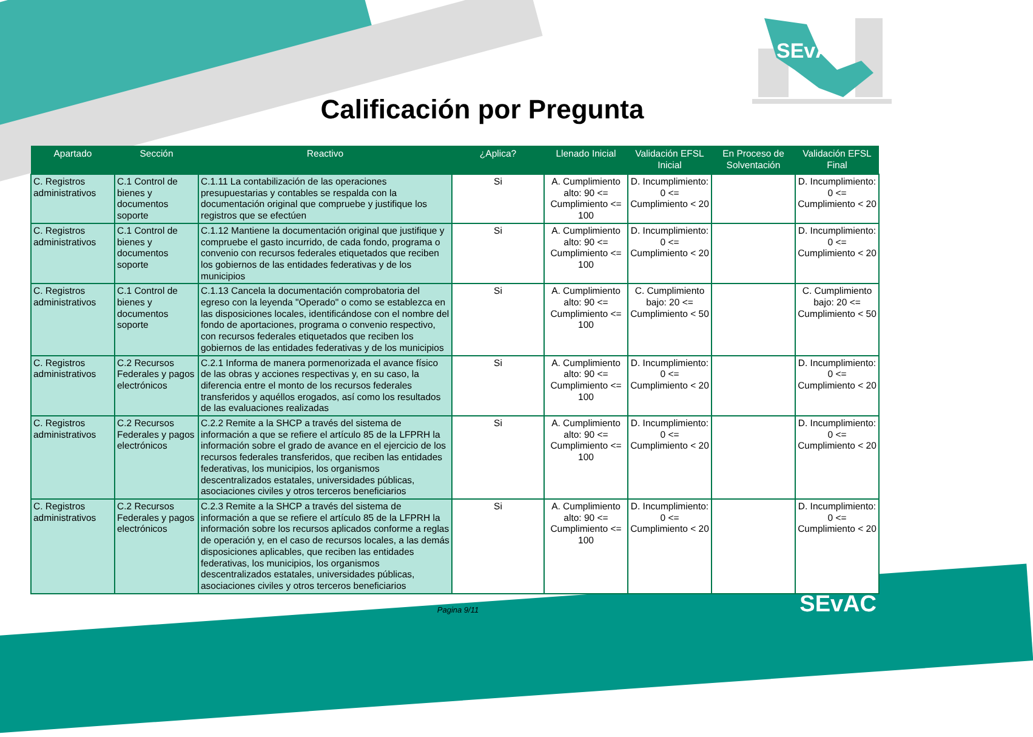SEvAC
Calificación por Pregunta
| Apartado | Sección | Reactivo | ¿Aplica? | Llenado Inicial | Validación EFSL Inicial | En Proceso de Solventación | Validación EFSL Final |
| --- | --- | --- | --- | --- | --- | --- | --- |
| C. Registros administrativos | C.1 Control de bienes y documentos soporte | C.1.11 La contabilización de las operaciones presupuestarias y contables se respalda con la documentación original que compruebe y justifique los registros que se efectúen | Si | A. Cumplimiento alto: 90 <= Cumplimiento <= 100 | D. Incumplimiento: 0 <= Cumplimiento < 20 | | D. Incumplimiento: 0 <= Cumplimiento < 20 |
| C. Registros administrativos | C.1 Control de bienes y documentos soporte | C.1.12 Mantiene la documentación original que justifique y compruebe el gasto incurrido, de cada fondo, programa o convenio con recursos federales etiquetados que reciben los gobiernos de las entidades federativas y de los municipios | Si | A. Cumplimiento alto: 90 <= Cumplimiento <= 100 | D. Incumplimiento: 0 <= Cumplimiento < 20 | | D. Incumplimiento: 0 <= Cumplimiento < 20 |
| C. Registros administrativos | C.1 Control de bienes y documentos soporte | C.1.13 Cancela la documentación comprobatoria del egreso con la leyenda "Operado" o como se establezca en las disposiciones locales, identificándose con el nombre del fondo de aportaciones, programa o convenio respectivo, con recursos federales etiquetados que reciben los gobiernos de las entidades federativas y de los municipios | Si | A. Cumplimiento alto: 90 <= Cumplimiento <= 100 | C. Cumplimiento bajo: 20 <= Cumplimiento < 50 | | C. Cumplimiento bajo: 20 <= Cumplimiento < 50 |
| C. Registros administrativos | C.2 Recursos Federales y pagos electrónicos | C.2.1 Informa de manera pormenorizada el avance físico de las obras y acciones respectivas y, en su caso, la diferencia entre el monto de los recursos federales transferidos y aquéllos erogados, así como los resultados de las evaluaciones realizadas | Si | A. Cumplimiento alto: 90 <= Cumplimiento <= 100 | D. Incumplimiento: 0 <= Cumplimiento < 20 | | D. Incumplimiento: 0 <= Cumplimiento < 20 |
| C. Registros administrativos | C.2 Recursos Federales y pagos electrónicos | C.2.2 Remite a la SHCP a través del sistema de información a que se refiere el artículo 85 de la LFPRH la información sobre el grado de avance en el ejercicio de los recursos federales transferidos, que reciben las entidades federativas, los municipios, los organismos descentralizados estatales, universidades públicas, asociaciones civiles y otros terceros beneficiarios | Si | A. Cumplimiento alto: 90 <= Cumplimiento <= 100 | D. Incumplimiento: 0 <= Cumplimiento < 20 | | D. Incumplimiento: 0 <= Cumplimiento < 20 |
| C. Registros administrativos | C.2 Recursos Federales y pagos electrónicos | C.2.3 Remite a la SHCP a través del sistema de información a que se refiere el artículo 85 de la LFPRH la información sobre los recursos aplicados conforme a reglas de operación y, en el caso de recursos locales, a las demás disposiciones aplicables, que reciben las entidades federativas, los municipios, los organismos descentralizados estatales, universidades públicas, asociaciones civiles y otros terceros beneficiarios | Si | A. Cumplimiento alto: 90 <= Cumplimiento <= 100 | D. Incumplimiento: 0 <= Cumplimiento < 20 | | D. Incumplimiento: 0 <= Cumplimiento < 20 |
Pagina 9/11
SEvAC